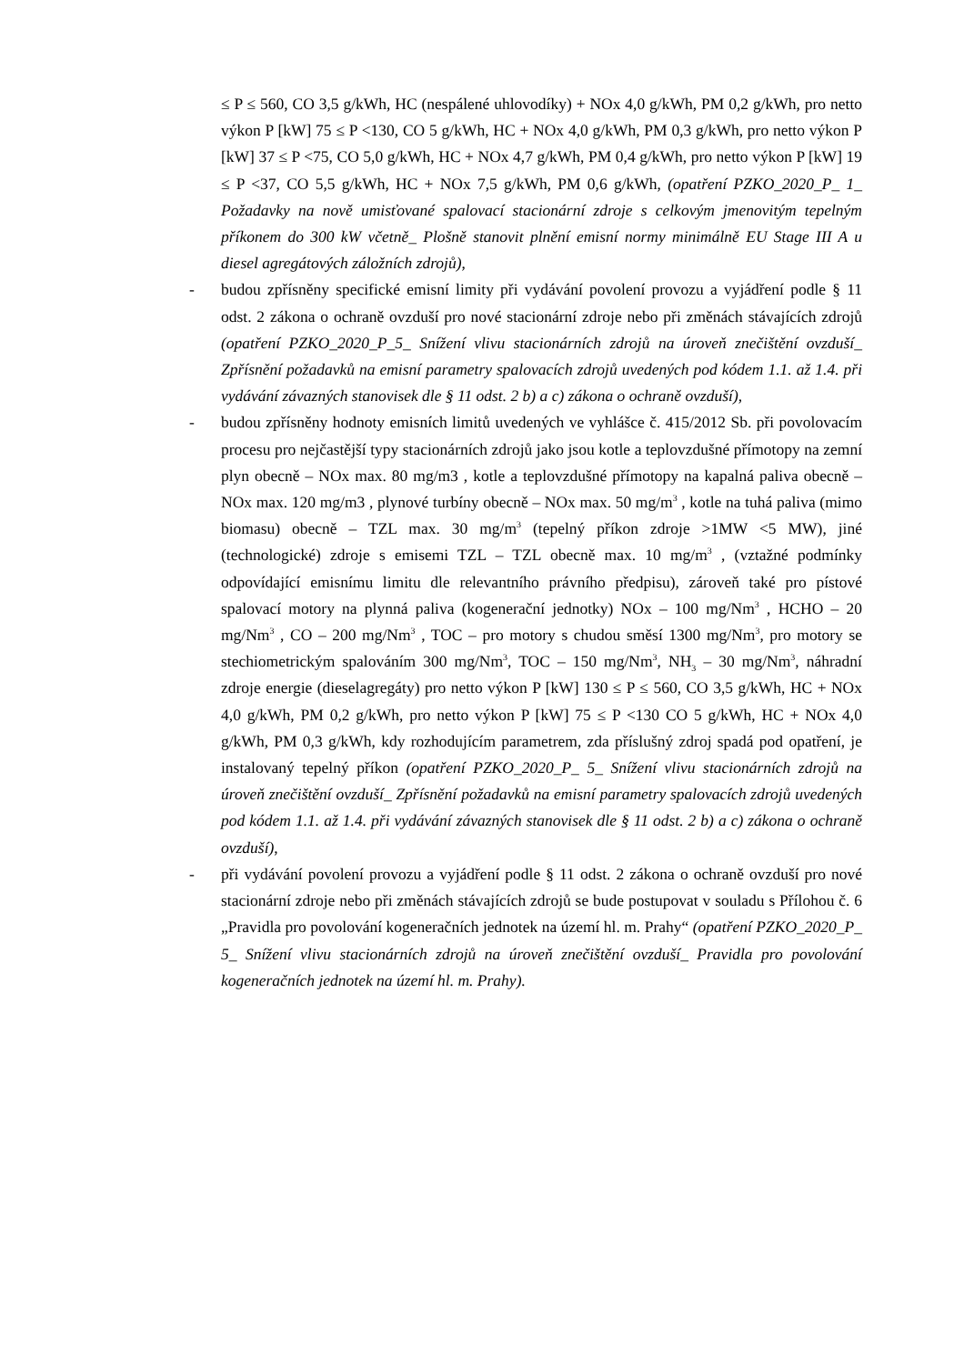≤ P ≤ 560, CO 3,5 g/kWh, HC (nespálené uhlovodíky) + NOx 4,0 g/kWh, PM 0,2 g/kWh, pro netto výkon P [kW] 75 ≤ P <130, CO 5 g/kWh, HC + NOx 4,0 g/kWh, PM 0,3 g/kWh, pro netto výkon P [kW] 37 ≤ P <75, CO 5,0 g/kWh, HC + NOx 4,7 g/kWh, PM 0,4 g/kWh, pro netto výkon P [kW] 19 ≤ P <37, CO 5,5 g/kWh, HC + NOx 7,5 g/kWh, PM 0,6 g/kWh, (opatření PZKO_2020_P_ 1_ Požadavky na nově umisťované spalovací stacionární zdroje s celkovým jmenovitým tepelným příkonem do 300 kW včetně_ Plošně stanovit plnění emisní normy minimálně EU Stage III A u diesel agregátových záložních zdrojů),
- budou zpřísněny specifické emisní limity při vydávání povolení provozu a vyjádření podle § 11 odst. 2 zákona o ochraně ovzduší pro nové stacionární zdroje nebo při změnách stávajících zdrojů (opatření PZKO_2020_P_5_ Snížení vlivu stacionárních zdrojů na úroveň znečištění ovzduší_ Zpřísnění požadavků na emisní parametry spalovacích zdrojů uvedených pod kódem 1.1. až 1.4. při vydávání závazných stanovisek dle § 11 odst. 2 b) a c) zákona o ochraně ovzduší),
- budou zpřísněny hodnoty emisních limitů uvedených ve vyhlášce č. 415/2012 Sb. při povolovacím procesu pro nejčastější typy stacionárních zdrojů jako jsou kotle a teplovzdušné přímotopy na zemní plyn obecně – NOx max. 80 mg/m3 , kotle a teplovzdušné přímotopy na kapalná paliva obecně – NOx max. 120 mg/m3 , plynové turbíny obecně – NOx max. 50 mg/m<sup>3</sup> , kotle na tuhá paliva (mimo biomasu) obecně – TZL max. 30 mg/m<sup>3</sup> (tepelný příkon zdroje >1MW <5 MW), jiné (technologické) zdroje s emisemi TZL – TZL obecně max. 10 mg/m<sup>3</sup> , (vztažné podmínky odpovídající emisnímu limitu dle relevantního právního předpisu), zároveň také pro pístové spalovací motory na plynná paliva (kogenerační jednotky) NOx – 100 mg/Nm<sup>3</sup> , HCHO – 20 mg/Nm<sup>3</sup> , CO – 200 mg/Nm<sup>3</sup> , TOC – pro motory s chudou směsí 1300 mg/Nm<sup>3</sup>, pro motory se stechiometrickým spalováním 300 mg/Nm<sup>3</sup>, TOC – 150 mg/Nm<sup>3</sup>, NH<sub>3</sub> – 30 mg/Nm<sup>3</sup>, náhradní zdroje energie (dieselagregáty) pro netto výkon P [kW] 130 ≤ P ≤ 560, CO 3,5 g/kWh, HC + NOx 4,0 g/kWh, PM 0,2 g/kWh, pro netto výkon P [kW] 75 ≤ P <130 CO 5 g/kWh, HC + NOx 4,0 g/kWh, PM 0,3 g/kWh, kdy rozhodujícím parametrem, zda příslušný zdroj spadá pod opatření, je instalovaný tepelný příkon (opatření PZKO_2020_P_ 5_ Snížení vlivu stacionárních zdrojů na úroveň znečištění ovzduší_ Zpřísnění požadavků na emisní parametry spalovacích zdrojů uvedených pod kódem 1.1. až 1.4. při vydávání závazných stanovisek dle § 11 odst. 2 b) a c) zákona o ochraně ovzduší),
- při vydávání povolení provozu a vyjádření podle § 11 odst. 2 zákona o ochraně ovzduší pro nové stacionární zdroje nebo při změnách stávajících zdrojů se bude postupovat v souladu s Přílohou č. 6 „Pravidla pro povolování kogeneračních jednotek na území hl. m. Prahy“ (opatření PZKO_2020_P_ 5_ Snížení vlivu stacionárních zdrojů na úroveň znečištění ovzduší_ Pravidla pro povolování kogeneračních jednotek na území hl. m. Prahy).